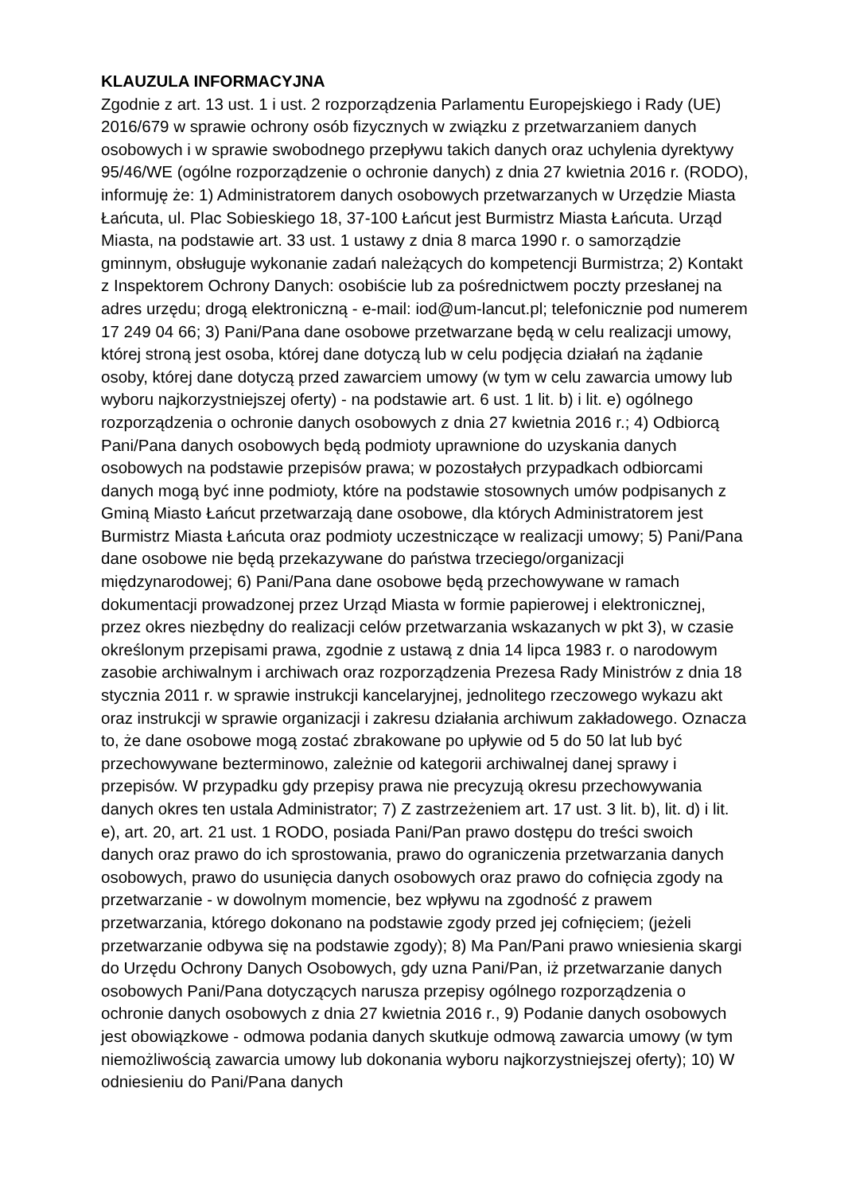KLAUZULA INFORMACYJNA
Zgodnie z art. 13 ust. 1 i ust. 2 rozporządzenia Parlamentu Europejskiego i Rady (UE) 2016/679 w sprawie ochrony osób fizycznych w związku z przetwarzaniem danych osobowych i w sprawie swobodnego przepływu takich danych oraz uchylenia dyrektywy 95/46/WE (ogólne rozporządzenie o ochronie danych) z dnia 27 kwietnia 2016 r. (RODO), informuję że: 1) Administratorem danych osobowych przetwarzanych w Urzędzie Miasta Łańcuta, ul. Plac Sobieskiego 18, 37-100 Łańcut jest Burmistrz Miasta Łańcuta. Urząd Miasta, na podstawie art. 33 ust. 1 ustawy z dnia 8 marca 1990 r. o samorządzie gminnym, obsługuje wykonanie zadań należących do kompetencji Burmistrza; 2) Kontakt z Inspektorem Ochrony Danych: osobiście lub za pośrednictwem poczty przesłanej na adres urzędu; drogą elektroniczną - e-mail: iod@um-lancut.pl; telefonicznie pod numerem 17 249 04 66; 3) Pani/Pana dane osobowe przetwarzane będą w celu realizacji umowy, której stroną jest osoba, której dane dotyczą lub w celu podjęcia działań na żądanie osoby, której dane dotyczą przed zawarciem umowy (w tym w celu zawarcia umowy lub wyboru najkorzystniejszej oferty) - na podstawie art. 6 ust. 1 lit. b) i lit. e) ogólnego rozporządzenia o ochronie danych osobowych z dnia 27 kwietnia 2016 r.; 4) Odbiorcą Pani/Pana danych osobowych będą podmioty uprawnione do uzyskania danych osobowych na podstawie przepisów prawa; w pozostałych przypadkach odbiorcami danych mogą być inne podmioty, które na podstawie stosownych umów podpisanych z Gminą Miasto Łańcut przetwarzają dane osobowe, dla których Administratorem jest Burmistrz Miasta Łańcuta oraz podmioty uczestniczące w realizacji umowy; 5) Pani/Pana dane osobowe nie będą przekazywane do państwa trzeciego/organizacji międzynarodowej; 6) Pani/Pana dane osobowe będą przechowywane w ramach dokumentacji prowadzonej przez Urząd Miasta w formie papierowej i elektronicznej, przez okres niezbędny do realizacji celów przetwarzania wskazanych w pkt 3), w czasie określonym przepisami prawa, zgodnie z ustawą z dnia 14 lipca 1983 r. o narodowym zasobie archiwalnym i archiwach oraz rozporządzenia Prezesa Rady Ministrów z dnia 18 stycznia 2011 r. w sprawie instrukcji kancelaryjnej, jednolitego rzeczowego wykazu akt oraz instrukcji w sprawie organizacji i zakresu działania archiwum zakładowego. Oznacza to, że dane osobowe mogą zostać zbrakowane po upływie od 5 do 50 lat lub być przechowywane bezterminowo, zależnie od kategorii archiwalnej danej sprawy i przepisów. W przypadku gdy przepisy prawa nie precyzują okresu przechowywania danych okres ten ustala Administrator; 7) Z zastrzeżeniem art. 17 ust. 3 lit. b), lit. d) i lit. e), art. 20, art. 21 ust. 1 RODO, posiada Pani/Pan prawo dostępu do treści swoich danych oraz prawo do ich sprostowania, prawo do ograniczenia przetwarzania danych osobowych, prawo do usunięcia danych osobowych oraz prawo do cofnięcia zgody na przetwarzanie - w dowolnym momencie, bez wpływu na zgodność z prawem przetwarzania, którego dokonano na podstawie zgody przed jej cofnięciem; (jeżeli przetwarzanie odbywa się na podstawie zgody); 8) Ma Pan/Pani prawo wniesienia skargi do Urzędu Ochrony Danych Osobowych, gdy uzna Pani/Pan, iż przetwarzanie danych osobowych Pani/Pana dotyczących narusza przepisy ogólnego rozporządzenia o ochronie danych osobowych z dnia 27 kwietnia 2016 r., 9) Podanie danych osobowych jest obowiązkowe - odmowa podania danych skutkuje odmową zawarcia umowy (w tym niemożliwością zawarcia umowy lub dokonania wyboru najkorzystniejszej oferty); 10) W odniesieniu do Pani/Pana danych